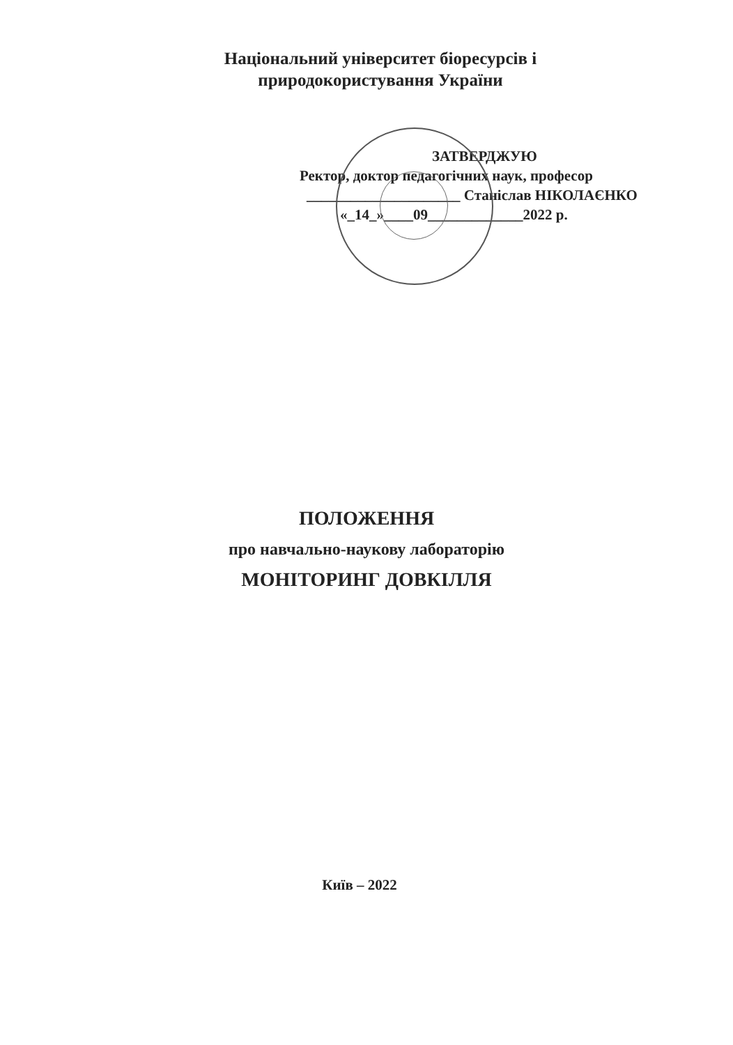Національний університет біоресурсів і
природокористування України
ЗАТВЕРДЖУЮ
Ректор, доктор педагогічних наук, професор
_____________________ Станіслав НІКОЛАЄНКО
«_14_»____09_____________2022 р.
ПОЛОЖЕННЯ
про навчально-наукову лабораторію
МОНІТОРИНГ ДОВКІЛЛЯ
Київ – 2022